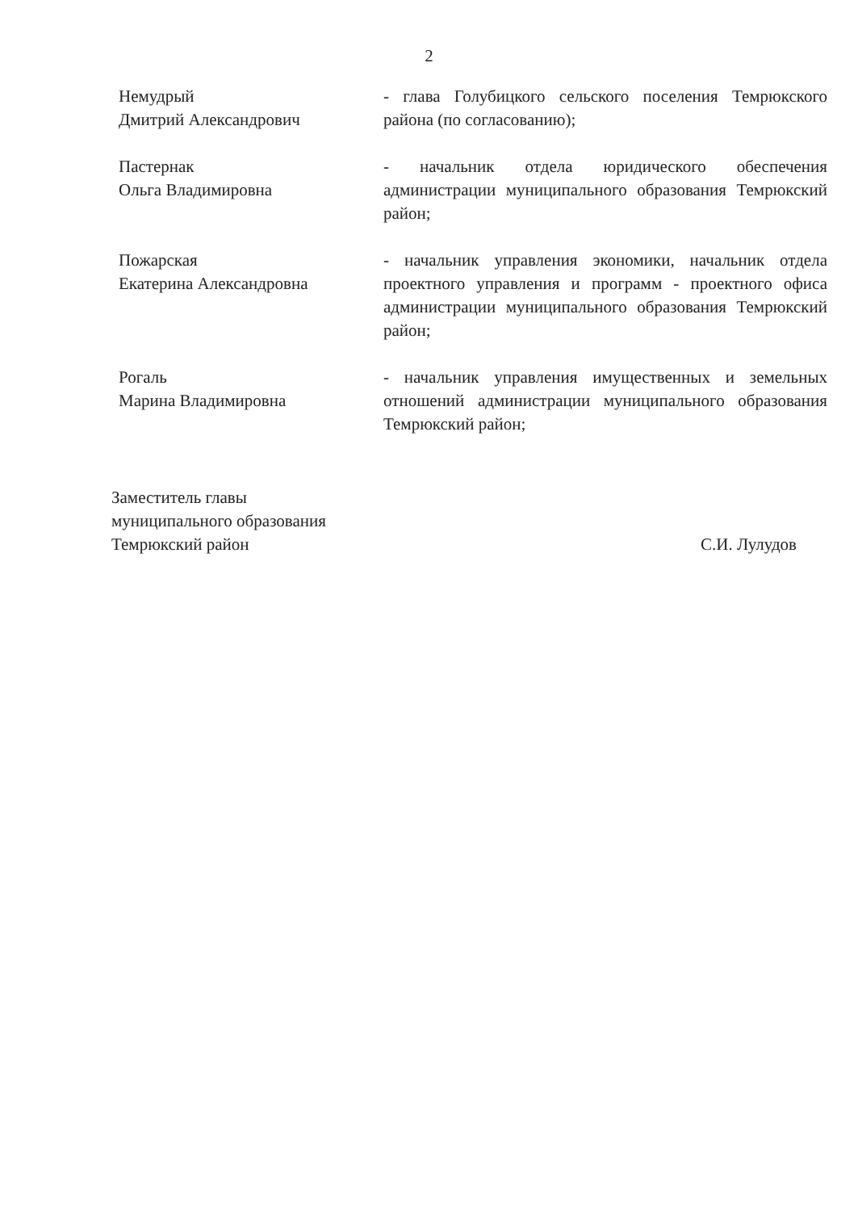2
Немудрый
Дмитрий Александрович
- глава Голубицкого сельского поселения Темрюкского района (по согласованию);
Пастернак
Ольга Владимировна
- начальник отдела юридического обеспечения администрации муниципального образования Темрюкский район;
Пожарская
Екатерина Александровна
- начальник управления экономики, начальник отдела проектного управления и программ - проектного офиса администрации муниципального образования Темрюкский район;
Рогаль
Марина Владимировна
- начальник управления имущественных и земельных отношений администрации муниципального образования Темрюкский район;
Заместитель главы
муниципального образования
Темрюкский район
С.И. Лулудов